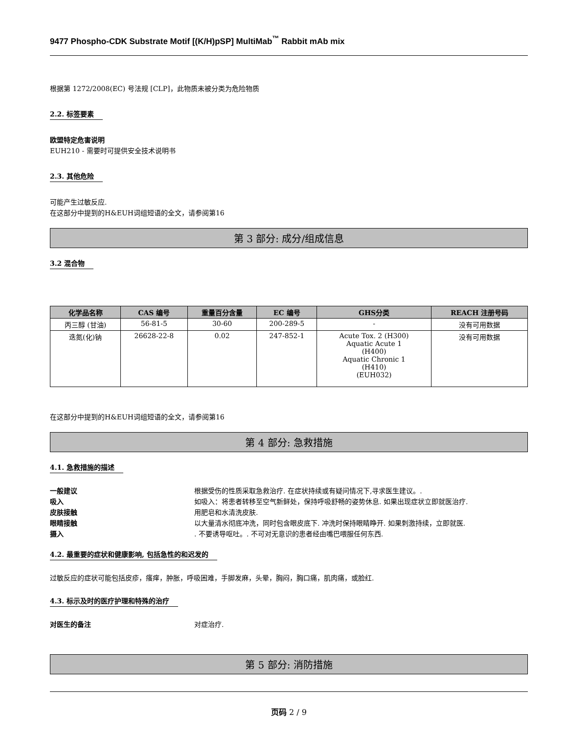9477 Phospho-CDK Substrate Motif [(K/H)pSP] MultiMab<sup>™</sup> Rabbit mAb mix
根据第 1272/2008(EC) 号法规 [CLP]，此物质未被分类为危险物质
2.2. 标签要素
欧盟特定危害说明
EUH210 - 需要时可提供安全技术说明书
2.3. 其他危险
可能产生过敏反应.
在这部分中提到的H&EUH词组短语的全文，请参阅第16
第 3 部分: 成分/组成信息
3.2 混合物
| 化学品名称 | CAS 编号 | 重量百分含量 | EC 编号 | GHS分类 | REACH 注册号码 |
| --- | --- | --- | --- | --- | --- |
| 丙三醇 (甘油) | 56-81-5 | 30-60 | 200-289-5 | - | 没有可用数据 |
| 迭氮(化)钠 | 26628-22-8 | 0.02 | 247-852-1 | Acute Tox. 2 (H300) Aquatic Acute 1 (H400) Aquatic Chronic 1 (H410) (EUH032) | 没有可用数据 |
在这部分中提到的H&EUH词组短语的全文，请参阅第16
第 4 部分: 急救措施
4.1. 急救措施的描述
一般建议 根据受伤的性质采取急救治疗. 在症状持续或有疑问情况下,寻求医生建议。.
吸入 如吸入：将患者转移至空气新鲜处，保持呼吸舒畅的姿势休息. 如果出现症状立即就医治疗.
皮肤接触 用肥皂和水清洗皮肤.
眼睛接触 以大量清水彻底冲洗，同时包含眼皮底下. 冲洗时保持眼睛睁开. 如果刺激持续，立即就医.
摄入. 不要诱导呕吐。. 不可对无意识的患者经由嘴巴喂服任何东西.
4.2. 最重要的症状和健康影响, 包括急性的和迟发的
过敏反应的症状可能包括皮疹，瘙痒，肿胀，呼吸困难，手脚发麻，头晕，胸闷，胸口痛，肌肉痛，或脸红.
4.3. 标示及时的医疗护理和特殊的治疗
对医生的备注 对症治疗.
第 5 部分: 消防措施
页码 2 / 9